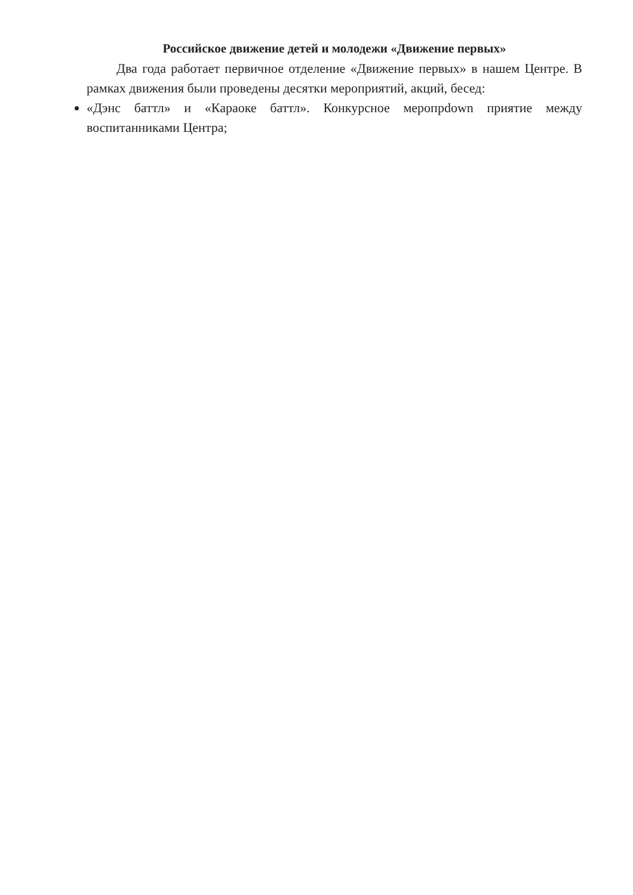Российское движение детей и молодежи «Движение первых»
Два года работает первичное отделение «Движение первых» в нашем Центре. В рамках движения были проведены десятки мероприятий, акций, бесед:
«Дэнс баттл» и «Караоке баттл». Конкурсное меропрdown приятие между воспитанниками Центра;